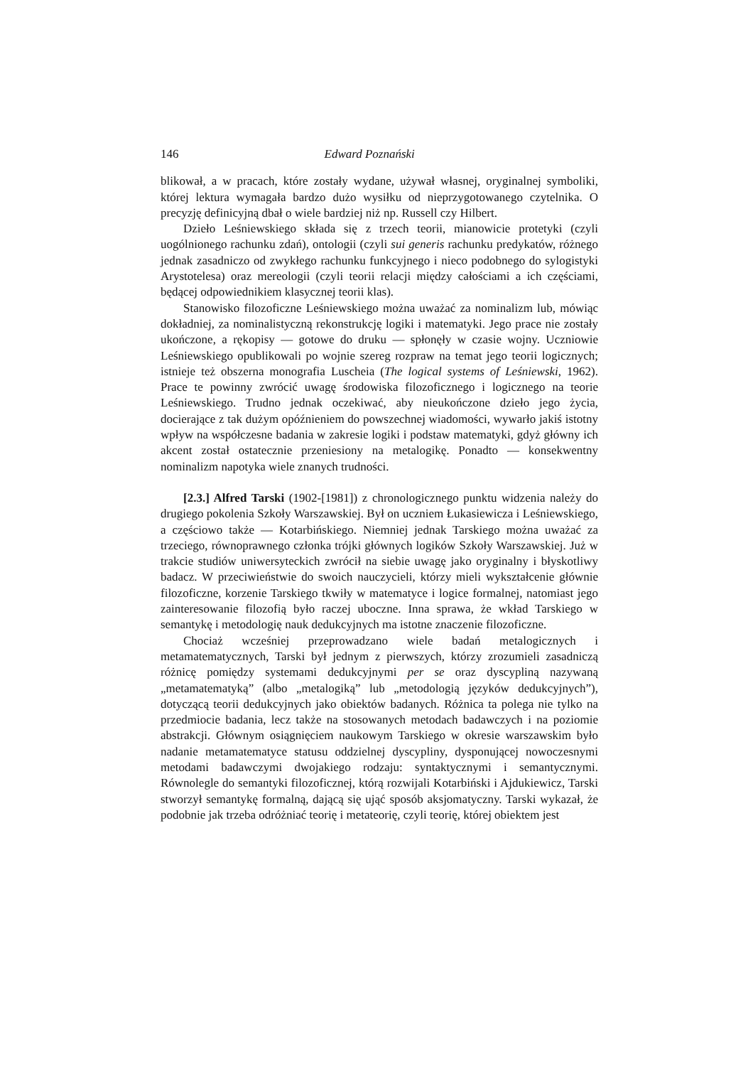146 Edward Poznański
blikował, a w pracach, które zostały wydane, używał własnej, oryginalnej symboliki, której lektura wymagała bardzo dużo wysiłku od nieprzygotowanego czytelnika. O precyzję definicyjną dbał o wiele bardziej niż np. Russell czy Hilbert.
Dzieło Leśniewskiego składa się z trzech teorii, mianowicie protetyki (czyli uogólnionego rachunku zdań), ontologii (czyli sui generis rachunku predykatów, różnego jednak zasadniczo od zwykłego rachunku funkcyjnego i nieco podobnego do sylogistyki Arystotelesa) oraz mereologii (czyli teorii relacji między całościami a ich częściami, będącej odpowiednikiem klasycznej teorii klas).
Stanowisko filozoficzne Leśniewskiego można uważać za nominalizm lub, mówiąc dokładniej, za nominalistyczną rekonstrukcję logiki i matematyki. Jego prace nie zostały ukończone, a rękopisy — gotowe do druku — spłonęły w czasie wojny. Uczniowie Leśniewskiego opublikowali po wojnie szereg rozpraw na temat jego teorii logicznych; istnieje też obszerna monografia Luscheia (The logical systems of Leśniewski, 1962). Prace te powinny zwrócić uwagę środowiska filozoficznego i logicznego na teorie Leśniewskiego. Trudno jednak oczekiwać, aby nieukończone dzieło jego życia, docierające z tak dużym opóźnieniem do powszechnej wiadomości, wywarło jakiś istotny wpływ na współczesne badania w zakresie logiki i podstaw matematyki, gdyż główny ich akcent został ostatecznie przeniesiony na metalogikę. Ponadto — konsekwentny nominalizm napotyka wiele znanych trudności.
[2.3.] Alfred Tarski (1902-[1981]) z chronologicznego punktu widzenia należy do drugiego pokolenia Szkoły Warszawskiej. Był on uczniem Łukasiewicza i Leśniewskiego, a częściowo także — Kotarbińskiego. Niemniej jednak Tarskiego można uważać za trzeciego, równoprawnego członka trójki głównych logików Szkoły Warszawskiej. Już w trakcie studiów uniwersyteckich zwrócił na siebie uwagę jako oryginalny i błyskotliwy badacz. W przeciwieństwie do swoich nauczycieli, którzy mieli wykształcenie głównie filozoficzne, korzenie Tarskiego tkwiły w matematyce i logice formalnej, natomiast jego zainteresowanie filozofią było raczej uboczne. Inna sprawa, że wkład Tarskiego w semantykę i metodologię nauk dedukcyjnych ma istotne znaczenie filozoficzne.
Chociaż wcześniej przeprowadzano wiele badań metalogicznych i metamatematycznych, Tarski był jednym z pierwszych, którzy zrozumieli zasadniczą różnicę pomiędzy systemami dedukcyjnymi per se oraz dyscypliną nazywaną „metamatematyką” (albo „metalogiką” lub „metodologią języków dedukcyjnych”), dotyczącą teorii dedukcyjnych jako obiektów badanych. Różnica ta polega nie tylko na przedmiocie badania, lecz także na stosowanych metodach badawczych i na poziomie abstrakcji. Głównym osiągnięciem naukowym Tarskiego w okresie warszawskim było nadanie metamatematyce statusu oddzielnej dyscypliny, dysponującej nowoczesnymi metodami badawczymi dwojakiego rodzaju: syntaktycznymi i semantycznymi. Równolegle do semantyki filozoficznej, którą rozwijali Kotarbiński i Ajdukiewicz, Tarski stworzył semantykę formalną, dającą się ująć sposób aksjomatyczny. Tarski wykazał, że podobnie jak trzeba odróżniać teorię i metateorię, czyli teorię, której obiektem jest